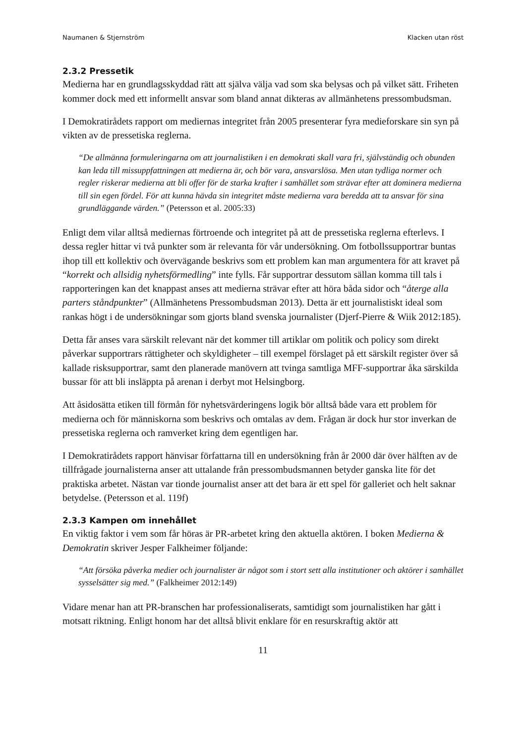Naumanen & Stjernström Klacken utan röst
2.3.2 Pressetik
Medierna har en grundlagsskyddad rätt att själva välja vad som ska belysas och på vilket sätt. Friheten kommer dock med ett informellt ansvar som bland annat dikteras av allmänhetens pressombudsman.
I Demokratirådets rapport om mediernas integritet från 2005 presenterar fyra medieforskare sin syn på vikten av de pressetiska reglerna.
“De allmänna formuleringarna om att journalistiken i en demokrati skall vara fri, självständig och obunden kan leda till missuppfattningen att medierna är, och bör vara, ansvarslösa. Men utan tydliga normer och regler riskerar medierna att bli offer för de starka krafter i samhället som strävar efter att dominera medierna till sin egen fördel. För att kunna hävda sin integritet måste medierna vara beredda att ta ansvar för sina grundläggande värden.” (Petersson et al. 2005:33)
Enligt dem vilar alltså mediernas förtroende och integritet på att de pressetiska reglerna efterlevs. I dessa regler hittar vi två punkter som är relevanta för vår undersökning. Om fotbollssupportrar buntas ihop till ett kollektiv och övervägande beskrivs som ett problem kan man argumentera för att kravet på “korrekt och allsidig nyhetsförmedling” inte fylls. Får supportrar dessutom sällan komma till tals i rapporteringen kan det knappast anses att medierna strävar efter att höra båda sidor och “återge alla parters ståndpunkter” (Allmänhetens Pressombudsman 2013). Detta är ett journalistiskt ideal som rankas högt i de undersökningar som gjorts bland svenska journalister (Djerf-Pierre & Wiik 2012:185).
Detta får anses vara särskilt relevant när det kommer till artiklar om politik och policy som direkt påverkar supportrars rättigheter och skyldigheter – till exempel förslaget på ett särskilt register över så kallade risksupportrar, samt den planerade manövern att tvinga samtliga MFF-supportrar åka särskilda bussar för att bli insläppta på arenan i derbyt mot Helsingborg.
Att åsidosätta etiken till förmån för nyhetsvärderingens logik bör alltså både vara ett problem för medierna och för människorna som beskrivs och omtalas av dem. Frågan är dock hur stor inverkan de pressetiska reglerna och ramverket kring dem egentligen har.
I Demokratirådets rapport hänvisar författarna till en undersökning från år 2000 där över hälften av de tillfrågade journalisterna anser att uttalande från pressombudsmannen betyder ganska lite för det praktiska arbetet. Nästan var tionde journalist anser att det bara är ett spel för galleriet och helt saknar betydelse. (Petersson et al. 119f)
2.3.3 Kampen om innehållet
En viktig faktor i vem som får höras är PR-arbetet kring den aktuella aktören. I boken Medierna & Demokratin skriver Jesper Falkheimer följande:
“Att försöka påverka medier och journalister är något som i stort sett alla institutioner och aktörer i samhället sysselsätter sig med.” (Falkheimer 2012:149)
Vidare menar han att PR-branschen har professionaliserats, samtidigt som journalistiken har gått i motsatt riktning. Enligt honom har det alltså blivit enklare för en resurskraftig aktör att
11